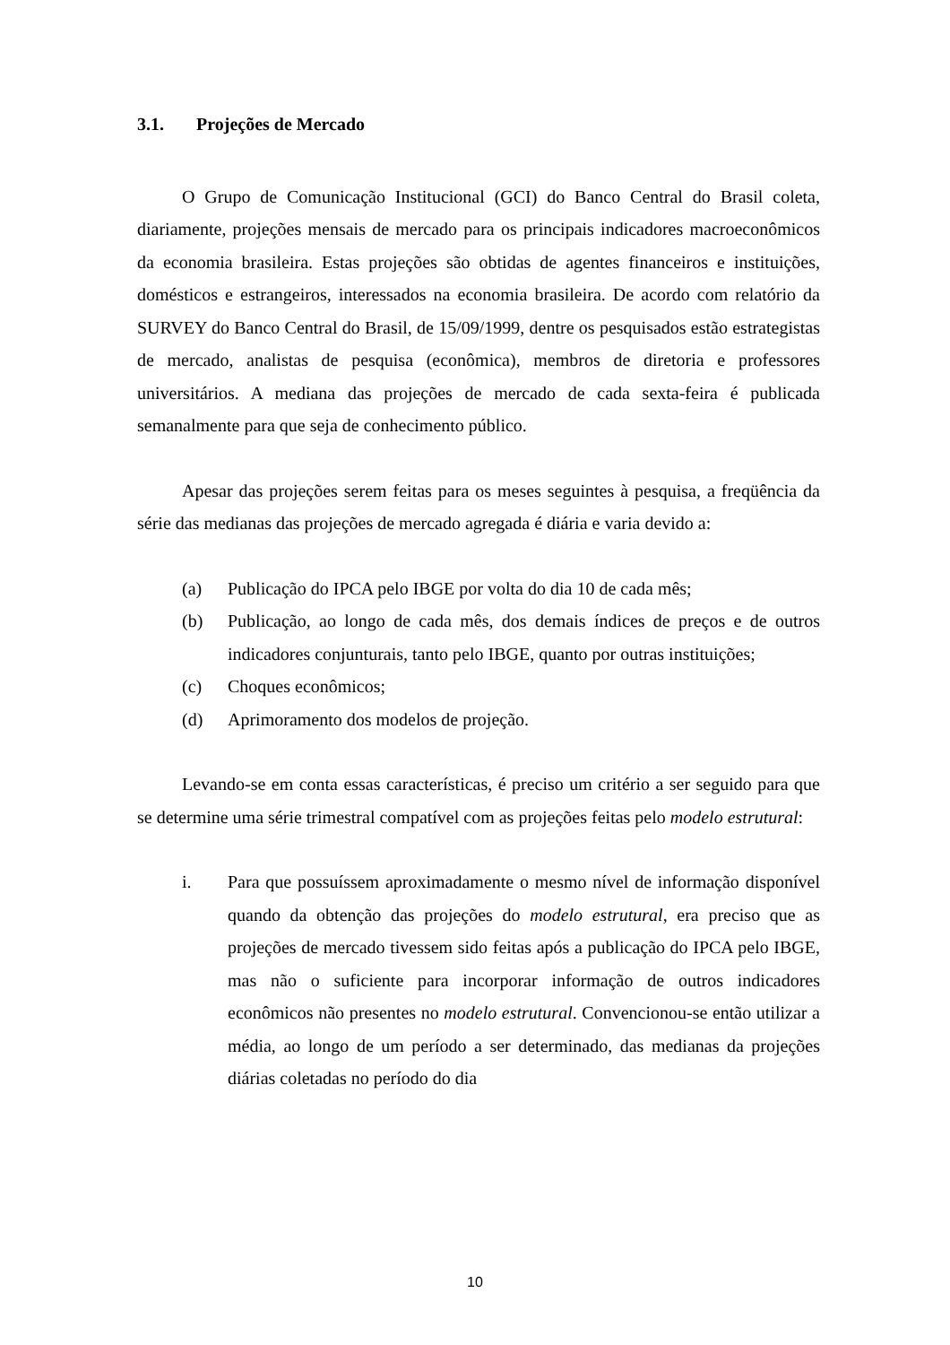3.1. Projeções de Mercado
O Grupo de Comunicação Institucional (GCI) do Banco Central do Brasil coleta, diariamente, projeções mensais de mercado para os principais indicadores macroeconômicos da economia brasileira. Estas projeções são obtidas de agentes financeiros e instituições, domésticos e estrangeiros, interessados na economia brasileira. De acordo com relatório da SURVEY do Banco Central do Brasil, de 15/09/1999, dentre os pesquisados estão estrategistas de mercado, analistas de pesquisa (econômica), membros de diretoria e professores universitários. A mediana das projeções de mercado de cada sexta-feira é publicada semanalmente para que seja de conhecimento público.
Apesar das projeções serem feitas para os meses seguintes à pesquisa, a freqüência da série das medianas das projeções de mercado agregada é diária e varia devido a:
(a) Publicação do IPCA pelo IBGE por volta do dia 10 de cada mês;
(b) Publicação, ao longo de cada mês, dos demais índices de preços e de outros indicadores conjunturais, tanto pelo IBGE, quanto por outras instituições;
(c) Choques econômicos;
(d) Aprimoramento dos modelos de projeção.
Levando-se em conta essas características, é preciso um critério a ser seguido para que se determine uma série trimestral compatível com as projeções feitas pelo modelo estrutural:
i. Para que possuíssem aproximadamente o mesmo nível de informação disponível quando da obtenção das projeções do modelo estrutural, era preciso que as projeções de mercado tivessem sido feitas após a publicação do IPCA pelo IBGE, mas não o suficiente para incorporar informação de outros indicadores econômicos não presentes no modelo estrutural. Convencionou-se então utilizar a média, ao longo de um período a ser determinado, das medianas da projeções diárias coletadas no período do dia
10